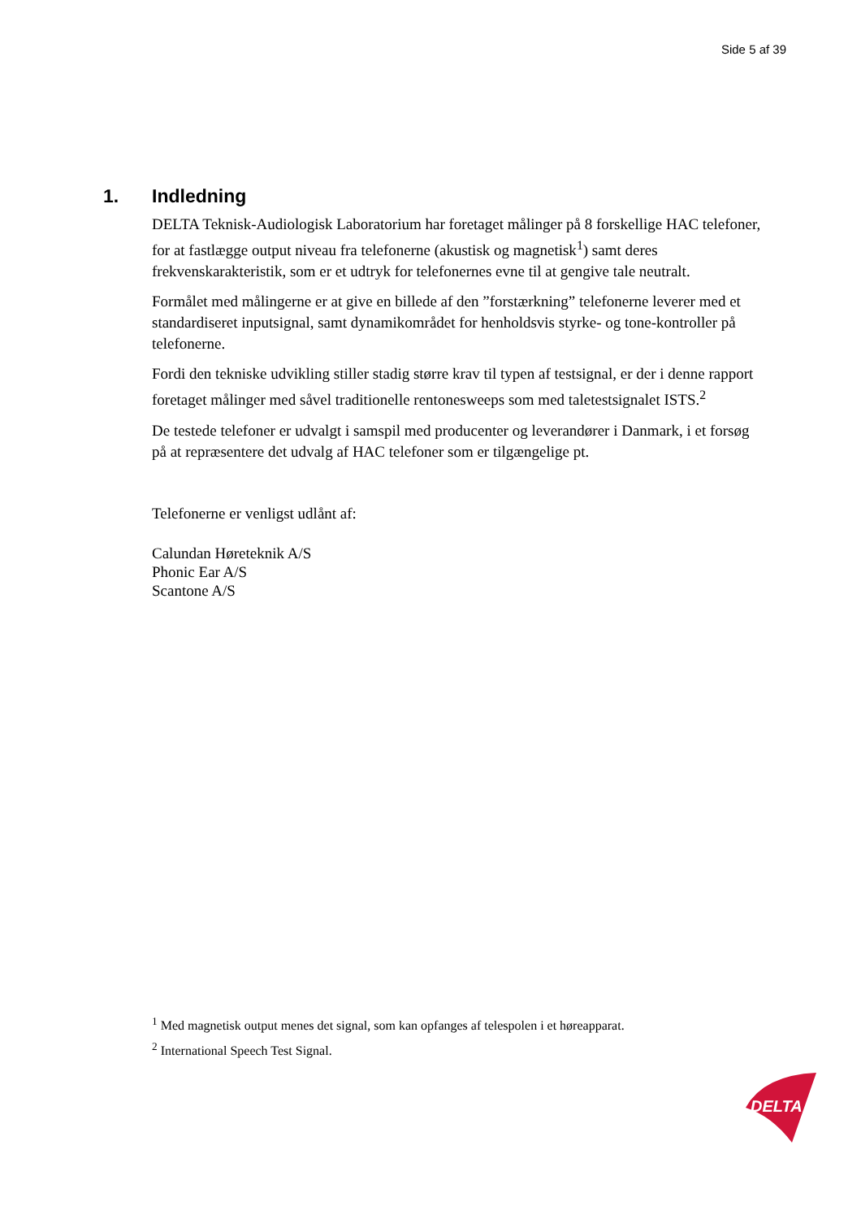Side 5 af 39
1. Indledning
DELTA Teknisk-Audiologisk Laboratorium har foretaget målinger på 8 forskellige HAC telefoner, for at fastlægge output niveau fra telefonerne (akustisk og magnetisk<sup>1</sup>) samt deres frekvenskarakteristik, som er et udtryk for telefonernes evne til at gengive tale neutralt.
Formålet med målingerne er at give en billede af den ”forstærkning” telefonerne leverer med et standardiseret inputsignal, samt dynamikområdet for henholdsvis styrke- og tone-kontroller på telefonerne.
Fordi den tekniske udvikling stiller stadig større krav til typen af testsignal, er der i denne rapport foretaget målinger med såvel traditionelle rentonesweeps som med taletestsignalet ISTS.<sup>2</sup>
De testede telefoner er udvalgt i samspil med producenter og leverandører i Danmark, i et forsøg på at repræsentere det udvalg af HAC telefoner som er tilgængelige pt.
Telefonerne er venligst udlånt af:
Calundan Høreteknik A/S
Phonic Ear A/S
Scantone A/S
<sup>1</sup> Med magnetisk output menes det signal, som kan opfanges af telespolen i et høreapparat.
<sup>2</sup> International Speech Test Signal.
DELTA